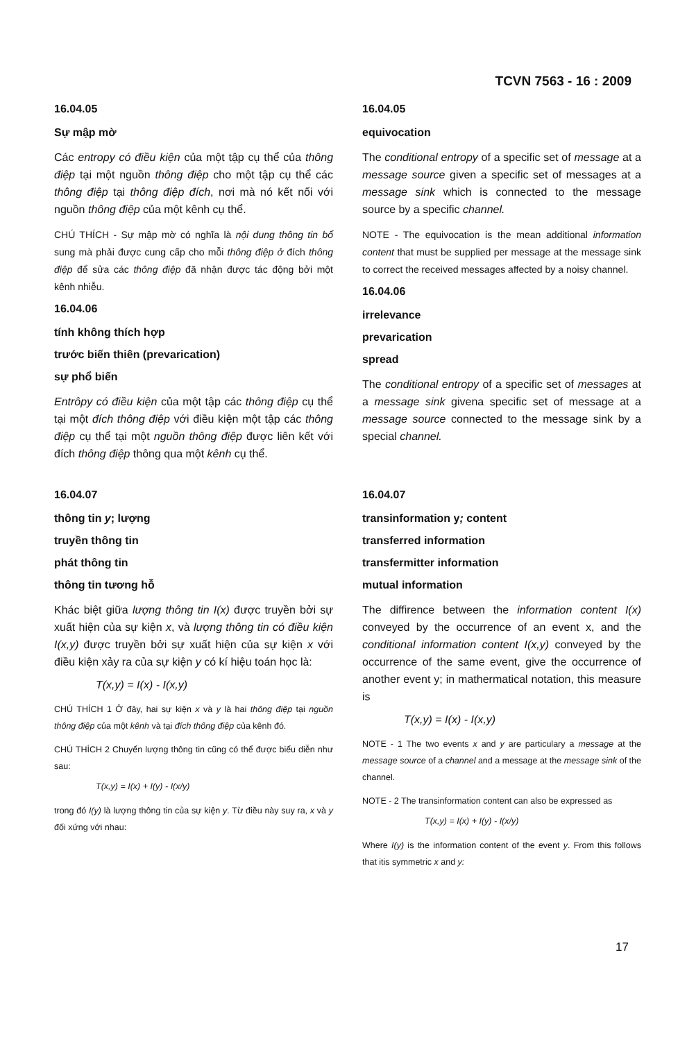TCVN 7563 - 16 : 2009
16.04.05
Sự mập mờ
Các entropy có điều kiện của một tập cụ thể của thông điệp tại một nguồn thông điệp cho một tập cụ thể các thông điệp tại thông điệp đích, nơi mà nó kết nối với nguồn thông điệp của một kênh cụ thể.
CHÚ THÍCH - Sự mập mờ có nghĩa là nội dung thông tin bổ sung mà phải được cung cấp cho mỗi thông điệp ở đích thông điệp để sửa các thông điệp đã nhận được tác động bởi một kênh nhiễu.
16.04.06
tính không thích hợp
trước biến thiên (prevarication)
sự phổ biến
Entrôpy có điều kiện của một tập các thông điệp cụ thể tại một đích thông điệp với điều kiện một tập các thông điệp cụ thể tại một nguồn thông điệp được liên kết với đích thông điệp thông qua một kênh cụ thể.
16.04.07
thông tin y; lượng
truyền thông tin
phát thông tin
thông tin tương hỗ
Khác biệt giữa lượng thông tin I(x) được truyền bởi sự xuất hiện của sự kiện x, và lượng thông tin có điều kiện I(x,y) được truyền bởi sự xuất hiện của sự kiện x với điều kiện xảy ra của sự kiện y có kí hiệu toán học là:
T(x,y) = I(x) - I(x,y)
CHÚ THÍCH 1 Ở đây, hai sự kiện x và y là hai thông điệp tại nguồn thông điệp của một kênh và tại đích thông điệp của kênh đó.
CHÚ THÍCH 2 Chuyển lượng thông tin cũng có thể được biểu diễn như sau:
T(x,y) = I(x) + I(y) - I(x/y)
trong đó I(y) là lượng thông tin của sự kiện y. Từ điều này suy ra, x và y đối xứng với nhau:
16.04.05
equivocation
The conditional entropy of a specific set of message at a message source given a specific set of messages at a message sink which is connected to the message source by a specific channel.
NOTE - The equivocation is the mean additional information content that must be supplied per message at the message sink to correct the received messages affected by a noisy channel.
16.04.06
irrelevance
prevarication
spread
The conditional entropy of a specific set of messages at a message sink givena specific set of message at a message source connected to the message sink by a special channel.
16.04.07
transinformation y; content
transferred information
transfermitter information
mutual information
The diffirence between the information content I(x) conveyed by the occurrence of an event x, and the conditional information content I(x,y) conveyed by the occurrence of the same event, give the occurrence of another event y; in mathermatical notation, this measure is
T(x,y) = I(x) - I(x,y)
NOTE - 1 The two events x and y are particulary a message at the message source of a channel and a message at the message sink of the channel.
NOTE - 2 The transinformation content can also be expressed as
T(x,y) = I(x) + I(y) - I(x/y)
Where I(y) is the information content of the event y. From this follows that itis symmetric x and y:
17